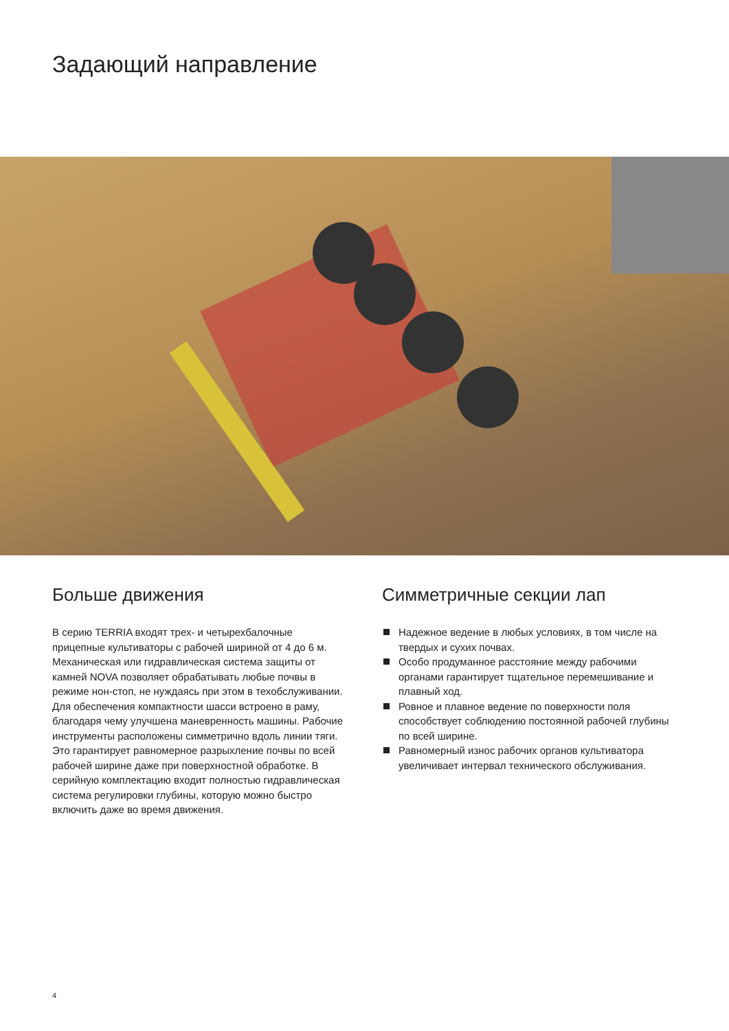Задающий направление
Больше движения
В серию TERRIA входят трех- и четырехбалочные прицепные культиваторы с рабочей шириной от 4 до 6 м. Механическая или гидравлическая система защиты от камней NOVA позволяет обрабатывать любые почвы в режиме нон-стоп, не нуждаясь при этом в техобслуживании. Для обеспечения компактности шасси встроено в раму, благодаря чему улучшена маневренность машины. Рабочие инструменты расположены симметрично вдоль линии тяги. Это гарантирует равномерное разрыхление почвы по всей рабочей ширине даже при поверхностной обработке. В серийную комплектацию входит полностью гидравлическая система регулировки глубины, которую можно быстро включить даже во время движения.
Симметричные секции лап
Надежное ведение в любых условиях, в том числе на твердых и сухих почвах.
Особо продуманное расстояние между рабочими органами гарантирует тщательное перемешивание и плавный ход.
Ровное и плавное ведение по поверхности поля способствует соблюдению постоянной рабочей глубины по всей ширине.
Равномерный износ рабочих органов культиватора увеличивает интервал технического обслуживания.
4